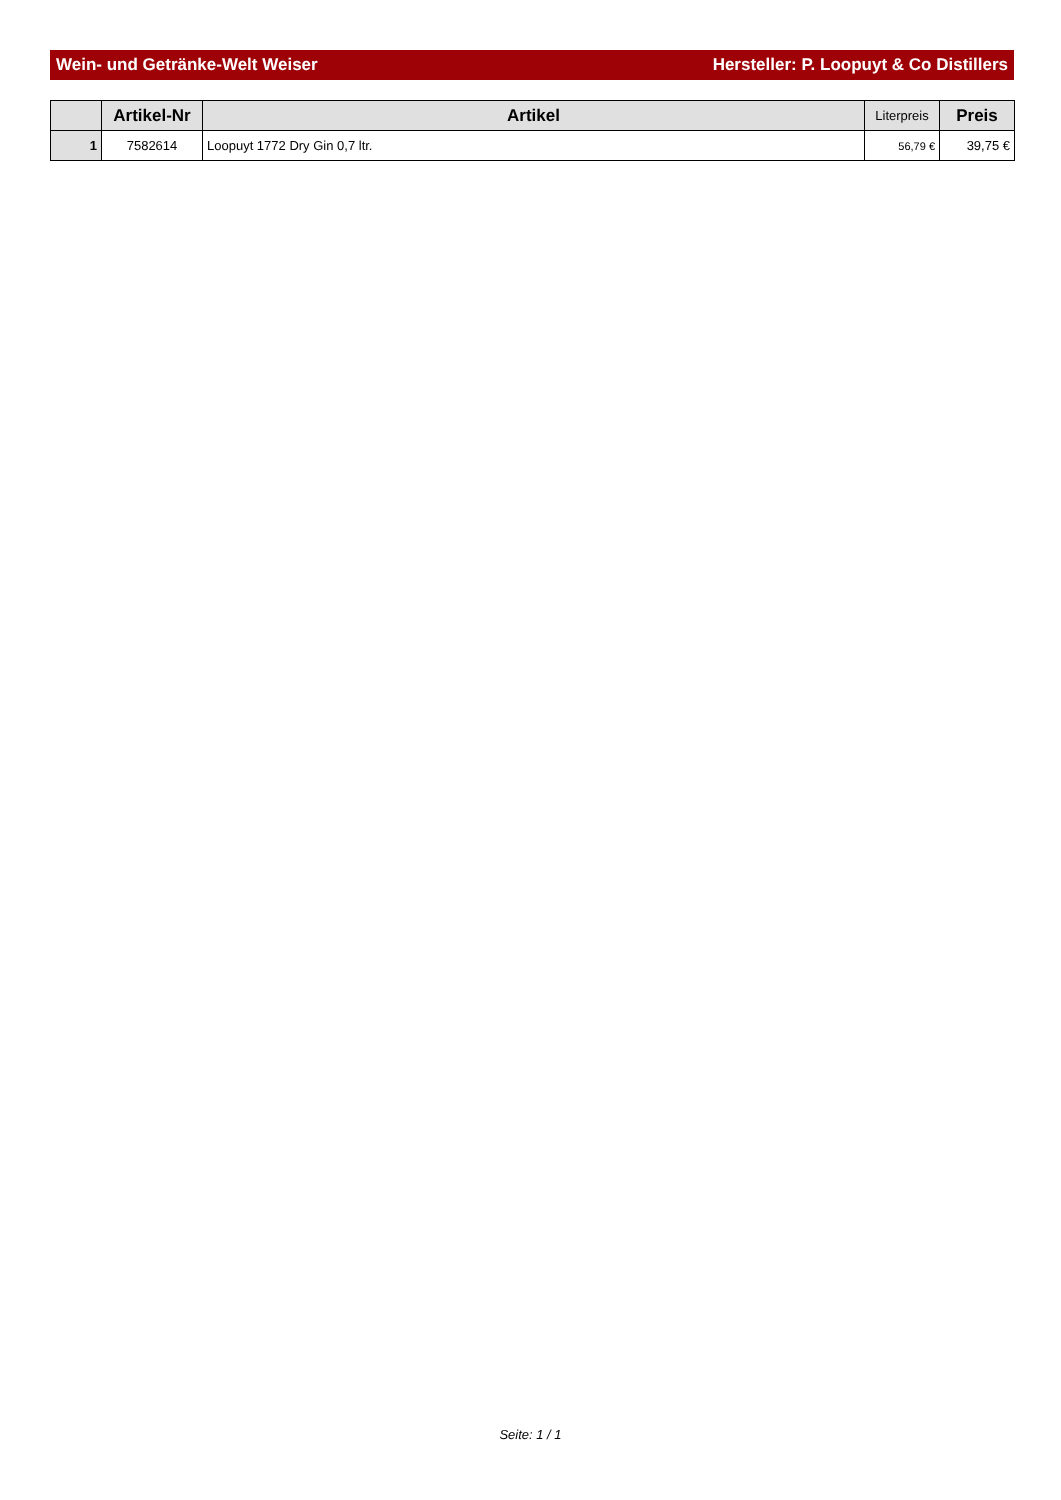Wein- und Getränke-Welt Weiser Hersteller: P. Loopuyt & Co Distillers
| | Artikel-Nr | Artikel | Literpreis | Preis |
| --- | --- | --- | --- | --- |
| 1 | 7582614 | Loopuyt 1772 Dry Gin 0,7 ltr. | 56,79 € | 39,75 € |
Seite: 1 / 1